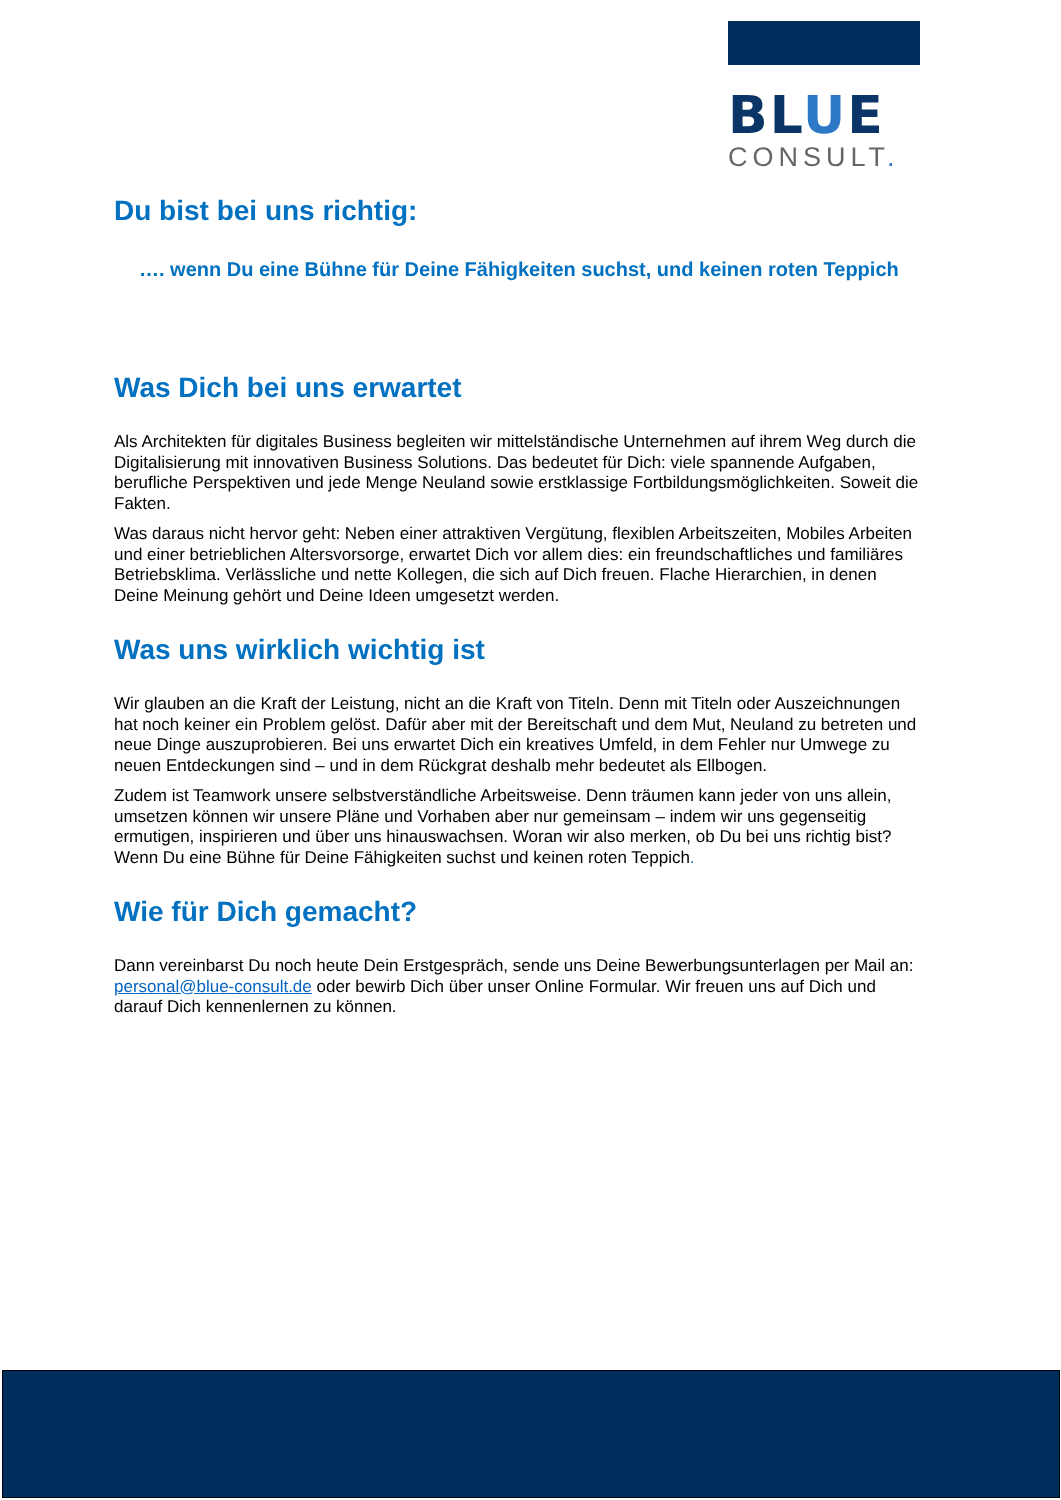BLUE
CONSULT.
Du bist bei uns richtig:
…. wenn Du eine Bühne für Deine Fähigkeiten suchst, und keinen roten Teppich
Was Dich bei uns erwartet
Als Architekten für digitales Business begleiten wir mittelständische Unternehmen auf ihrem Weg durch die Digitalisierung mit innovativen Business Solutions. Das bedeutet für Dich: viele spannende Aufgaben, berufliche Perspektiven und jede Menge Neuland sowie erstklassige Fortbildungsmöglichkeiten. Soweit die Fakten.
Was daraus nicht hervor geht: Neben einer attraktiven Vergütung, flexiblen Arbeitszeiten, Mobiles Arbeiten und einer betrieblichen Altersvorsorge, erwartet Dich vor allem dies: ein freundschaftliches und familiäres Betriebsklima. Verlässliche und nette Kollegen, die sich auf Dich freuen. Flache Hierarchien, in denen Deine Meinung gehört und Deine Ideen umgesetzt werden.
Was uns wirklich wichtig ist
Wir glauben an die Kraft der Leistung, nicht an die Kraft von Titeln. Denn mit Titeln oder Auszeichnungen hat noch keiner ein Problem gelöst. Dafür aber mit der Bereitschaft und dem Mut, Neuland zu betreten und neue Dinge auszuprobieren. Bei uns erwartet Dich ein kreatives Umfeld, in dem Fehler nur Umwege zu neuen Entdeckungen sind – und in dem Rückgrat deshalb mehr bedeutet als Ellbogen.
Zudem ist Teamwork unsere selbstverständliche Arbeitsweise. Denn träumen kann jeder von uns allein, umsetzen können wir unsere Pläne und Vorhaben aber nur gemeinsam – indem wir uns gegenseitig ermutigen, inspirieren und über uns hinauswachsen. Woran wir also merken, ob Du bei uns richtig bist? Wenn Du eine Bühne für Deine Fähigkeiten suchst und keinen roten Teppich.
Wie für Dich gemacht?
Dann vereinbarst Du noch heute Dein Erstgespräch, sende uns Deine Bewerbungsunterlagen per Mail an: personal@blue-consult.de oder bewirb Dich über unser Online Formular. Wir freuen uns auf Dich und darauf Dich kennenlernen zu können.